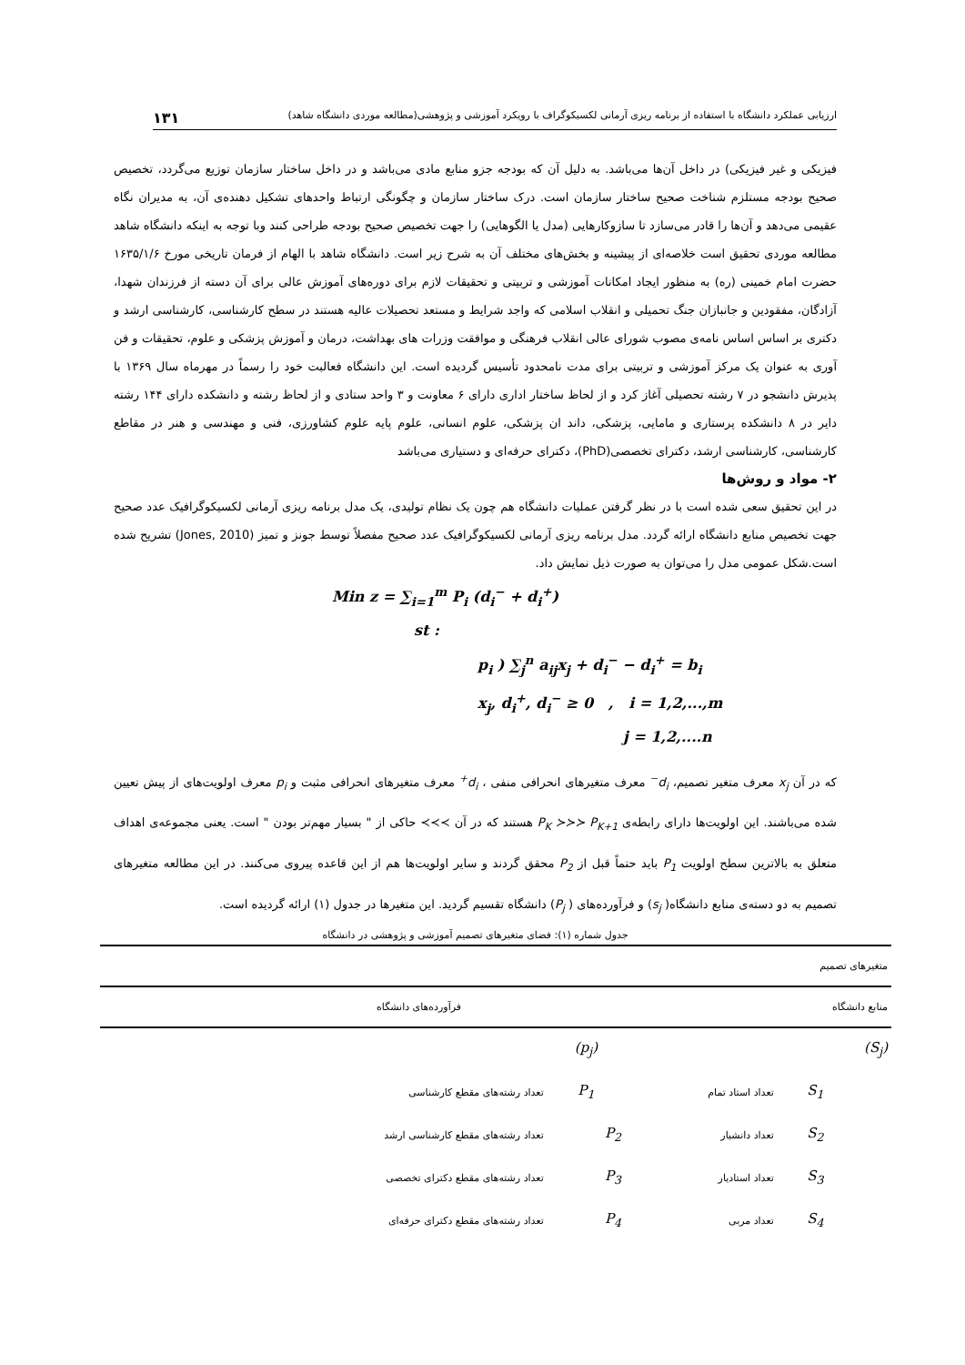ارزیابی عملکرد دانشگاه با استفاده از برنامه ریزی آرمانی لکسیکوگراف با رویکرد آموزشی و پژوهشی(مطالعه موردی دانشگاه شاهد) ۱۳۱
فیزیکی و غیر فیزیکی) در داخل آن‌ها می‌باشد. به دلیل آن که بودجه جزو منابع مادی می‌باشد و در داخل ساختار سازمان توزیع می‌گردد، تخصیص صحیح بودجه مستلزم شناخت صحیح ساختار سازمان است. درک ساختار سازمان و چگونگی ارتباط واحدهای تشکیل دهنده‌ی آن، به مدیران نگاه عقیمی می‌دهد و آن‌ها را قادر می‌سازد تا سازوکارهایی (مدل یا الگوهایی) را جهت تخصیص صحیح بودجه طراحی کنند وبا توجه به اینکه دانشگاه شاهد مطالعه موردی تحقیق است خلاصه‌ای از پیشینه و بخش‌های مختلف آن به شرح زیر است. دانشگاه شاهد با الهام از فرمان تاریخی مورخ ۱۶۳۵/۱/۶ حضرت امام خمینی (ره) به منظور ایجاد امکانات آموزشی و تربیتی و تحقیقات لازم برای دوره‌های آموزش عالی برای آن دسته از فرزندان شهدا، آزادگان، مفقودین و جانبازان جنگ تحمیلی و انقلاب اسلامی که واجد شرایط و مستعد تحصیلات عالیه هستند در سطح کارشناسی، کارشناسی ارشد و دکتری بر اساس اساس نامه‌ی مصوب شورای عالی انقلاب فرهنگی و موافقت وزرات های بهداشت، درمان و آموزش پزشکی و علوم، تحقیقات و فن آوری به عنوان یک مرکز آموزشی و تربیتی برای مدت نامحدود تأسیس گردیده است. این دانشگاه فعالبت خود را رسماً در مهرماه سال ۱۳۶۹ با پذیرش دانشجو در ۷ رشته تحصیلی آغاز کرد و از لحاظ ساختار اداری دارای ۶ معاونت و ۳ واحد ستادی و از لحاظ رشته و دانشکده دارای ۱۴۴ رشته دایر در ۸ دانشکده پرستاری و مامایی، پزشکی، داند ان پزشکی، علوم انسانی، علوم پایه علوم کشاورزی، فنی و مهندسی و هنر در مقاطع کارشناسی، کارشناسی ارشد، دکترای تخصصی(PhD)، دکترای حرفه‌ای و دستیاری می‌باشد
۲- مواد و روش‌ها
در این تحقیق سعی شده است با در نظر گرفتن عملیات دانشگاه هم چون یک نظام تولیدی، یک مدل برنامه ریزی آرمانی لکسیکوگرافیک عدد صحیح جهت تخصیص منابع دانشگاه ارائه گردد. مدل برنامه ریزی آرمانی لکسیکوگرافیک عدد صحیح مفصلاً توسط جونز و تمیز (Jones, 2010) تشریح شده است.شکل عمومی مدل را می‌توان به صورت ذیل نمایش داد.
Min z = ∑<sub>i=1</sub><sup>m</sup> P<sub>i</sub> (d<sub>i</sub><sup>−</sup> + d<sub>i</sub><sup>+</sup>)
st :
p<sub>i</sub> ) ∑<sub>j</sub><sup>n</sup> a<sub>ij</sub>x<sub>j</sub> + d<sub>i</sub><sup>−</sup> − d<sub>i</sub><sup>+</sup> = b<sub>i</sub>
x<sub>j</sub>, d<sub>i</sub><sup>+</sup>, d<sub>i</sub><sup>−</sup> ≥ 0 , i = 1,2,...,m
j = 1,2,....n
که در آن x<sub>j</sub> معرف متغیر تصمیم، d<sub>i</sub><sup>−</sup> معرف متغیرهای انحرافی منفی ، d<sub>i</sub><sup>+</sup> معرف متغیرهای انحرافی مثبت و p<sub>i</sub> معرف اولویت‌های از پیش تعیین شده می‌باشند. این اولویت‌ها دارای رابطه‌ی P<sub>K</sub> ≻≻≻ P<sub>K+1</sub> هستند که در آن ≻≻≻ حاکی از " بسیار مهم‌تر بودن " است. یعنی مجموعه‌ی اهداف متعلق به بالاترین سطح اولویت P<sub>1</sub> باید حتماً قبل از P<sub>2</sub> محقق گردند و سایر اولویت‌ها هم از این قاعده پیروی می‌کنند. در این مطالعه متغیرهای تصمیم به دو دسته‌ی منابع دانشگاه( s<sub>j</sub>) و فرآورده‌های ( P<sub>j</sub>) دانشگاه تقسیم گردید. این متغیرها در جدول (۱) ارائه گردیده است.
جدول شماره (۱): فضای متغیرهای تصمیم آموزشی و پژوهشی در دانشگاه
| متغیرهای تصمیم | | | | | |
| منابع دانشگاه | | | فرآورده‌های دانشگاه | | |
| (S<sub>j</sub>) | | | (p<sub>j</sub>) | | |
| | S<sub>1</sub> | تعداد استاد تمام | P<sub>1</sub> | تعداد رشته‌های مقطع کارشناسی | |
| | S<sub>2</sub> | تعداد دانشیار | P<sub>2</sub> | تعداد رشته‌های مقطع کارشناسی ارشد | |
| | S<sub>3</sub> | تعداد استادیار | P<sub>3</sub> | تعداد رشته‌های مقطع دکترای تخصصی | |
| | S<sub>4</sub> | تعداد مربی | P<sub>4</sub> | تعداد رشته‌های مقطع دکترای حرفه‌ای | |